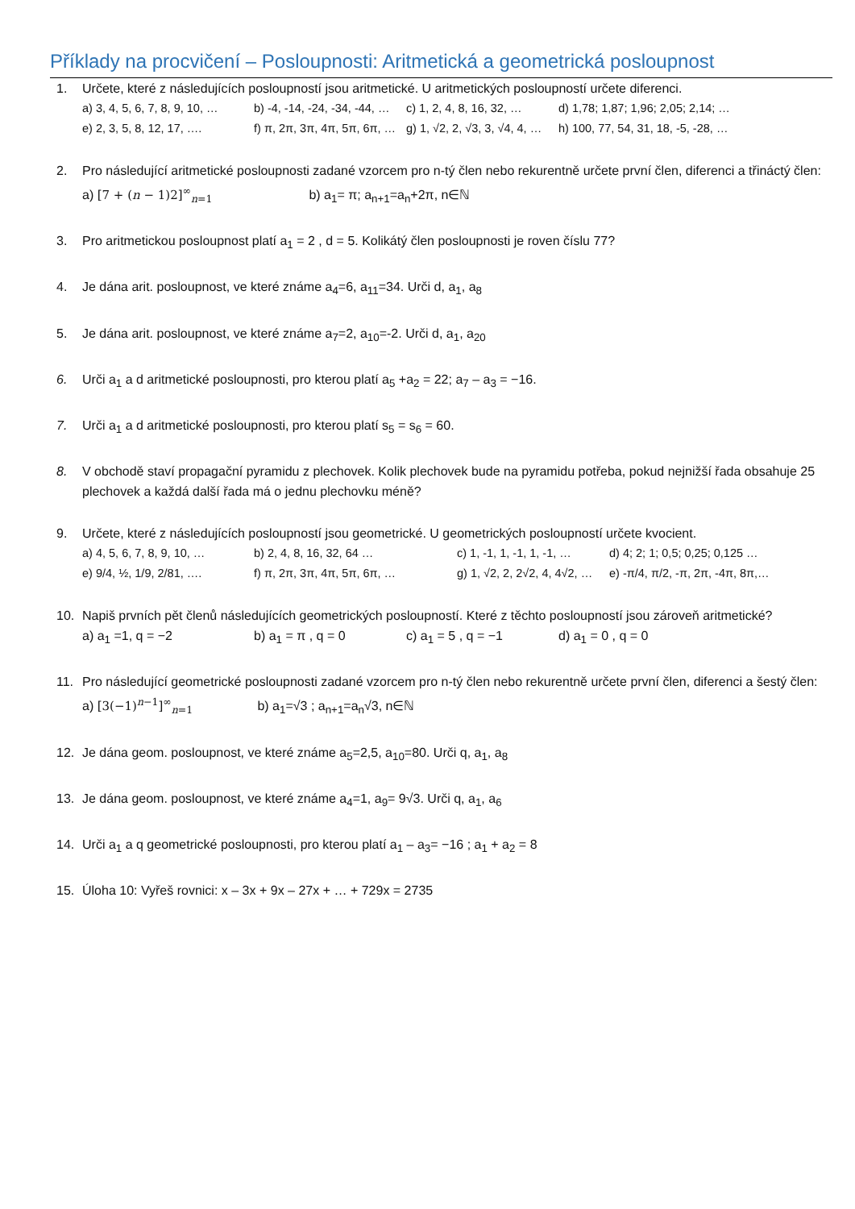Příklady na procvičení – Posloupnosti: Aritmetická a geometrická posloupnost
1. Určete, které z následujících posloupností jsou aritmetické. U aritmetických posloupností určete diferenci.
a) 3, 4, 5, 6, 7, 8, 9, 10, … b) -4, -14, -24, -34, -44, … c) 1, 2, 4, 8, 16, 32, … d) 1,78; 1,87; 1,96; 2,05; 2,14; …
e) 2, 3, 5, 8, 12, 17, …. f) π, 2π, 3π, 4π, 5π, 6π, … g) 1, √2, 2, √3, 3, √4, 4, … h) 100, 77, 54, 31, 18, -5, -28, …
2. Pro následující aritmetické posloupnosti zadané vzorcem pro n-tý člen nebo rekurentně určete první člen, diferenci a třináctý člen:
a) [7 + (n − 1)2]<sup>∞</sup><sub>n=1</sub> b) a<sub>1</sub>= π; a<sub>n+1</sub>=a<sub>n</sub>+2π, n∈ℕ
3. Pro aritmetickou posloupnost platí a<sub>1</sub> = 2 , d = 5. Kolikátý člen posloupnosti je roven číslu 77?
4. Je dána arit. posloupnost, ve které známe a<sub>4</sub>=6, a<sub>11</sub>=34. Urči d, a<sub>1</sub>, a<sub>8</sub>
5. Je dána arit. posloupnost, ve které známe a<sub>7</sub>=2, a<sub>10</sub>=-2. Urči d, a<sub>1</sub>, a<sub>20</sub>
6. Urči a<sub>1</sub> a d aritmetické posloupnosti, pro kterou platí a<sub>5</sub> +a<sub>2</sub> = 22; a<sub>7</sub> – a<sub>3</sub> = −16.
7. Urči a<sub>1</sub> a d aritmetické posloupnosti, pro kterou platí s<sub>5</sub> = s<sub>6</sub> = 60.
8. V obchodě staví propagační pyramidu z plechovek. Kolik plechovek bude na pyramidu potřeba, pokud nejnižší řada obsahuje 25 plechovek a každá další řada má o jednu plechovku méně?
9. Určete, které z následujících posloupností jsou geometrické. U geometrických posloupností určete kvocient.
a) 4, 5, 6, 7, 8, 9, 10, … b) 2, 4, 8, 16, 32, 64 … c) 1, -1, 1, -1, 1, -1, … d) 4; 2; 1; 0,5; 0,25; 0,125 …
e) 9/4, ½, 1/9, 2/81, …. f) π, 2π, 3π, 4π, 5π, 6π, … g) 1, √2, 2, 2√2, 4, 4√2, … e) -π/4, π/2, -π, 2π, -4π, 8π,…
10. Napiš prvních pět členů následujících geometrických posloupností. Které z těchto posloupností jsou zároveň aritmetické?
a) a<sub>1</sub> =1, q = −2 b) a<sub>1</sub> = π , q = 0 c) a<sub>1</sub> = 5 , q = −1 d) a<sub>1</sub> = 0 , q = 0
11. Pro následující geometrické posloupnosti zadané vzorcem pro n-tý člen nebo rekurentně určete první člen, diferenci a šestý člen:
a) [3(−1)<sup>n−1</sup>]<sup>∞</sup><sub>n=1</sub> b) a<sub>1</sub>=√3 ; a<sub>n+1</sub>=a<sub>n</sub>√3, n∈ℕ
12. Je dána geom. posloupnost, ve které známe a<sub>5</sub>=2,5, a<sub>10</sub>=80. Urči q, a<sub>1</sub>, a<sub>8</sub>
13. Je dána geom. posloupnost, ve které známe a<sub>4</sub>=1, a<sub>9</sub>= 9√3. Urči q, a<sub>1</sub>, a<sub>6</sub>
14. Urči a<sub>1</sub> a q geometrické posloupnosti, pro kterou platí a<sub>1</sub> – a<sub>3</sub>= −16 ; a<sub>1</sub> + a<sub>2</sub> = 8
15. Úloha 10: Vyřeš rovnici: x – 3x + 9x – 27x + … + 729x = 2735